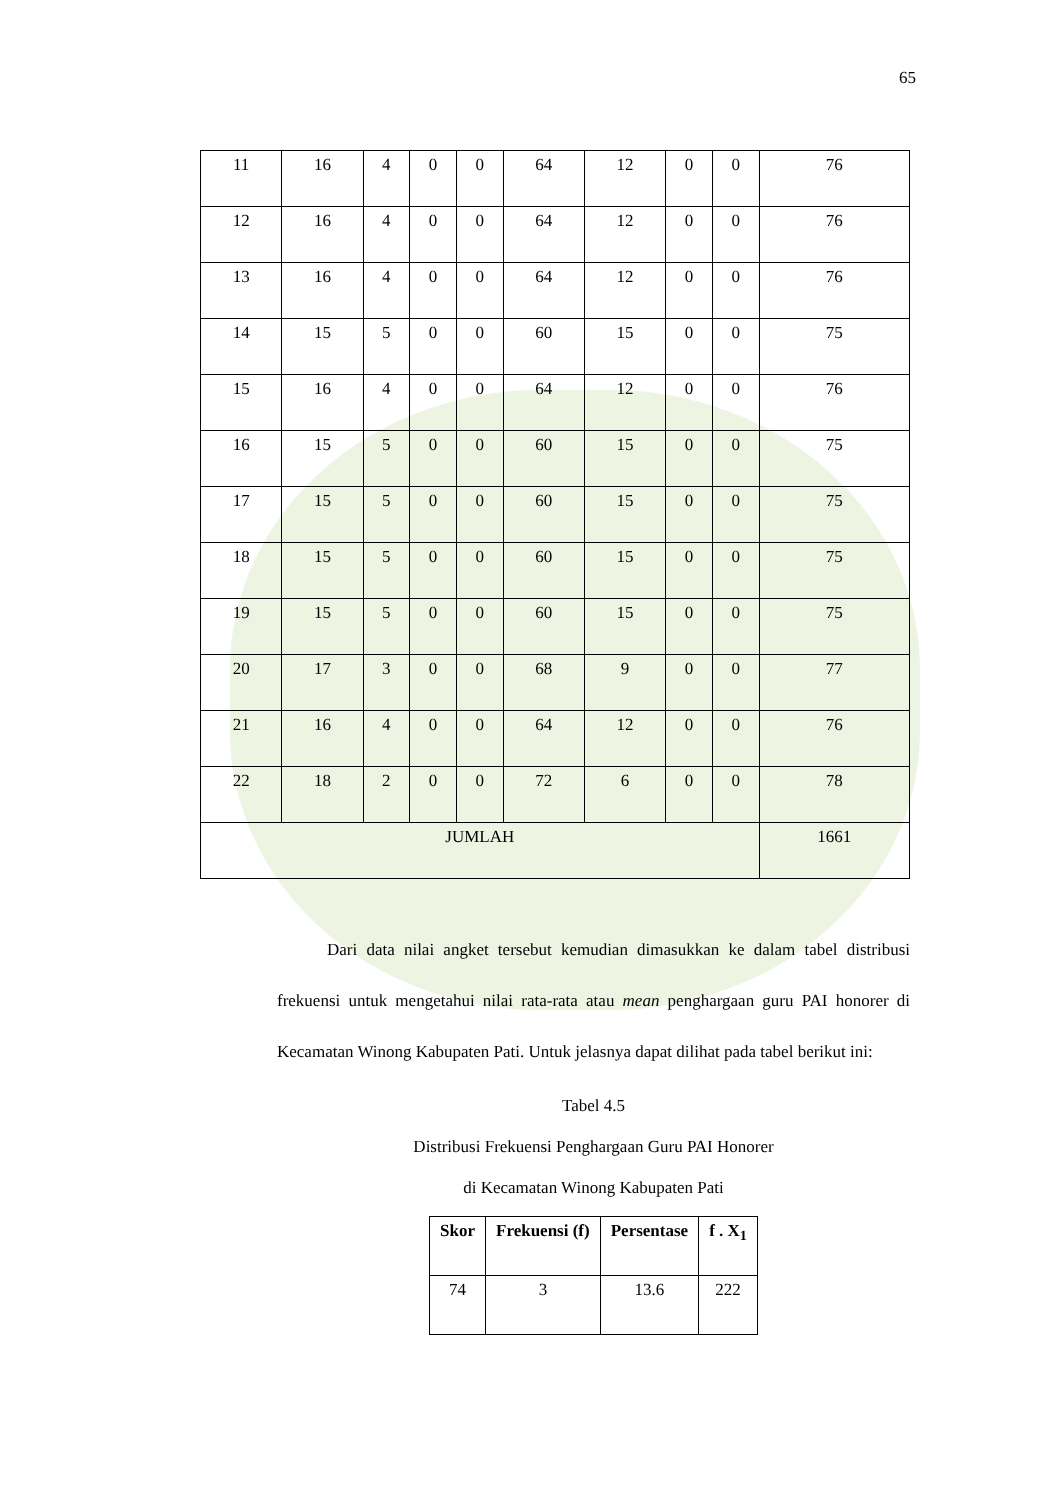65
| 11 | 16 | 4 | 0 | 0 | 64 | 12 | 0 | 0 | 76 |
| 12 | 16 | 4 | 0 | 0 | 64 | 12 | 0 | 0 | 76 |
| 13 | 16 | 4 | 0 | 0 | 64 | 12 | 0 | 0 | 76 |
| 14 | 15 | 5 | 0 | 0 | 60 | 15 | 0 | 0 | 75 |
| 15 | 16 | 4 | 0 | 0 | 64 | 12 | 0 | 0 | 76 |
| 16 | 15 | 5 | 0 | 0 | 60 | 15 | 0 | 0 | 75 |
| 17 | 15 | 5 | 0 | 0 | 60 | 15 | 0 | 0 | 75 |
| 18 | 15 | 5 | 0 | 0 | 60 | 15 | 0 | 0 | 75 |
| 19 | 15 | 5 | 0 | 0 | 60 | 15 | 0 | 0 | 75 |
| 20 | 17 | 3 | 0 | 0 | 68 | 9 | 0 | 0 | 77 |
| 21 | 16 | 4 | 0 | 0 | 64 | 12 | 0 | 0 | 76 |
| 22 | 18 | 2 | 0 | 0 | 72 | 6 | 0 | 0 | 78 |
| JUMLAH | | | | | | | | | 1661 |
Dari data nilai angket tersebut kemudian dimasukkan ke dalam tabel distribusi frekuensi untuk mengetahui nilai rata-rata atau mean penghargaan guru PAI honorer di Kecamatan Winong Kabupaten Pati. Untuk jelasnya dapat dilihat pada tabel berikut ini:
Tabel 4.5
Distribusi Frekuensi Penghargaan Guru PAI Honorer
di Kecamatan Winong Kabupaten Pati
| Skor | Frekuensi (f) | Persentase | f . X<sub>1</sub> |
| --- | --- | --- | --- |
| 74 | 3 | 13.6 | 222 |